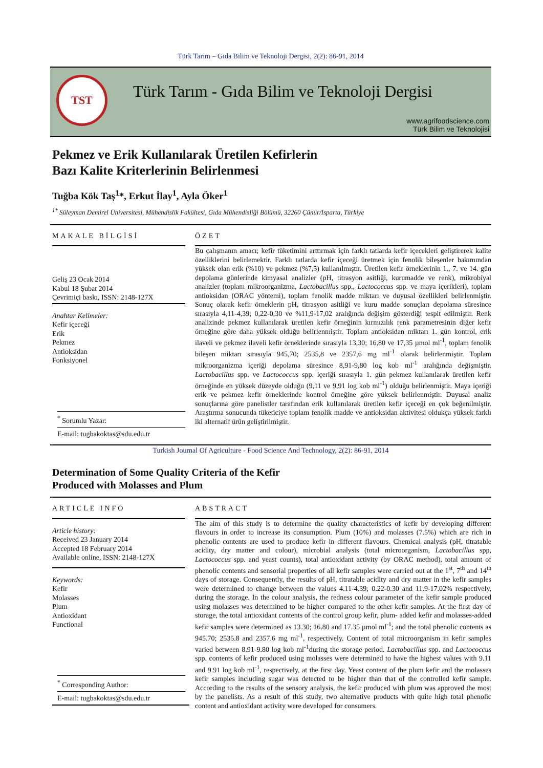Türk Tarım – Gıda Bilim ve Teknoloji Dergisi, 2(2): 86-91, 2014
TST
Türk Tarım - Gıda Bilim ve Teknoloji Dergisi
www.agrifoodscience.com
Türk Bilim ve Teknolojisi
Pekmez ve Erik Kullanılarak Üretilen Kefirlerin
Bazı Kalite Kriterlerinin Belirlenmesi
Tuğba Kök Taş<sup>1</sup>*, Erkut İlay<sup>1</sup>, Ayla Öker<sup>1</sup>
<sup>1*</sup> Süleyman Demirel Üniversitesi, Mühendislik Fakültesi, Gıda Mühendisliği Bölümü, 32260 Çünür/Isparta, Türkiye
MAKALE BİLGİSİ
Geliş 23 Ocak 2014
Kabul 18 Şubat 2014
Çevrimiçi baskı, ISSN: 2148-127X
Anahtar Kelimeler:
Kefir içeceği
Erik
Pekmez
Antioksidan
Fonksiyonel
<sup>*</sup> Sorumlu Yazar:
E-mail: tugbakoktas@sdu.edu.tr
ÖZET
Bu çalışmanın amacı; kefir tüketimini arttırmak için farklı tatlarda kefir içecekleri geliştirerek kalite özelliklerini belirlemektir. Farklı tatlarda kefir içeceği üretmek için fenolik bileşenler bakımından yüksek olan erik (%10) ve pekmez (%7,5) kullanılmıştır. Üretilen kefir örneklerinin 1., 7. ve 14. gün depolama günlerinde kimyasal analizler (pH, titrasyon asitliği, kurumadde ve renk), mikrobiyal analizler (toplam mikroorganizma, Lactobacillus spp., Lactococcus spp. ve maya içerikleri), toplam antioksidan (ORAC yöntemi), toplam fenolik madde miktarı ve duyusal özellikleri belirlenmiştir. Sonuç olarak kefir örneklerin pH, titrasyon asitliği ve kuru madde sonuçları depolama süresince sırasıyla 4,11-4,39; 0,22-0,30 ve %11,9-17,02 aralığında değişim gösterdiği tespit edilmiştir. Renk analizinde pekmez kullanılarak üretilen kefir örneğinin kırmızılık renk parametresinin diğer kefir örneğine göre daha yüksek olduğu belirlenmiştir. Toplam antioksidan miktarı 1. gün kontrol, erik ilaveli ve pekmez ilaveli kefir örneklerinde sırasıyla 13,30; 16,80 ve 17,35 µmol ml<sup>-1</sup>, toplam fenolik bileşen miktarı sırasıyla 945,70; 2535,8 ve 2357,6 mg ml<sup>-1</sup> olarak belirlenmiştir. Toplam mikroorganizma içeriği depolama süresince 8,91-9,80 log kob ml<sup>-1</sup> aralığında değişmiştir. Lactobacillus spp. ve Lactococcus spp. içeriği sırasıyla 1. gün pekmez kullanılarak üretilen kefir örneğinde en yüksek düzeyde olduğu (9,11 ve 9,91 log kob ml<sup>-1</sup>) olduğu belirlenmiştir. Maya içeriği erik ve pekmez kefir örneklerinde kontrol örneğine göre yüksek belirlenmiştir. Duyusal analiz sonuçlarına göre panelistler tarafından erik kullanılarak üretilen kefir içeceği en çok beğenilmiştir. Araştırma sonucunda tüketiciye toplam fenolik madde ve antioksidan aktivitesi oldukça yüksek farklı iki alternatif ürün geliştirilmiştir.
Turkish Journal Of Agriculture - Food Science And Technology, 2(2): 86-91, 2014
Determination of Some Quality Criteria of the Kefir
Produced with Molasses and Plum
ARTICLE INFO
Article history:
Received 23 January 2014
Accepted 18 February 2014
Available online, ISSN: 2148-127X
Keywords:
Kefir
Molasses
Plum
Antioxidant
Functional
<sup>*</sup> Corresponding Author:
E-mail: tugbakoktas@sdu.edu.tr
ABSTRACT
The aim of this study is to determine the quality characteristics of kefir by developing different flavours in order to increase its consumption. Plum (10%) and molasses (7.5%) which are rich in phenolic contents are used to produce kefir in different flavours. Chemical analysis (pH, titratable acidity, dry matter and colour), microbial analysis (total microorganism, Lactobacillus spp, Lactococcus spp. and yeast counts), total antioxidant activity (by ORAC method), total amount of phenolic contents and sensorial properties of all kefir samples were carried out at the 1<sup>st</sup>, 7<sup>th</sup> and 14<sup>th</sup> days of storage. Consequently, the results of pH, titratable acidity and dry matter in the kefir samples were determined to change between the values 4.11-4.39; 0.22-0.30 and 11.9-17.02% respectively, during the storage. In the colour analysis, the redness colour parameter of the kefir sample produced using molasses was determined to be higher compared to the other kefir samples. At the first day of storage, the total antioxidant contents of the control group kefir, plum- added kefir and molasses-added kefir samples were determined as 13.30; 16.80 and 17.35 µmol ml<sup>-1</sup>; and the total phenolic contents as 945.70; 2535.8 and 2357.6 mg ml<sup>-1</sup>, respectively. Content of total microorganism in kefir samples varied between 8.91-9.80 log kob ml<sup>-1</sup>during the storage period. Lactobacillus spp. and Lactococcus spp. contents of kefir produced using molasses were determined to have the highest values with 9.11 and 9.91 log kob ml<sup>-1</sup>, respectively, at the first day. Yeast content of the plum kefir and the molasses kefir samples including sugar was detected to be higher than that of the controlled kefir sample. According to the results of the sensory analysis, the kefir produced with plum was approved the most by the panelists. As a result of this study, two alternative products with quite high total phenolic content and antioxidant activity were developed for consumers.